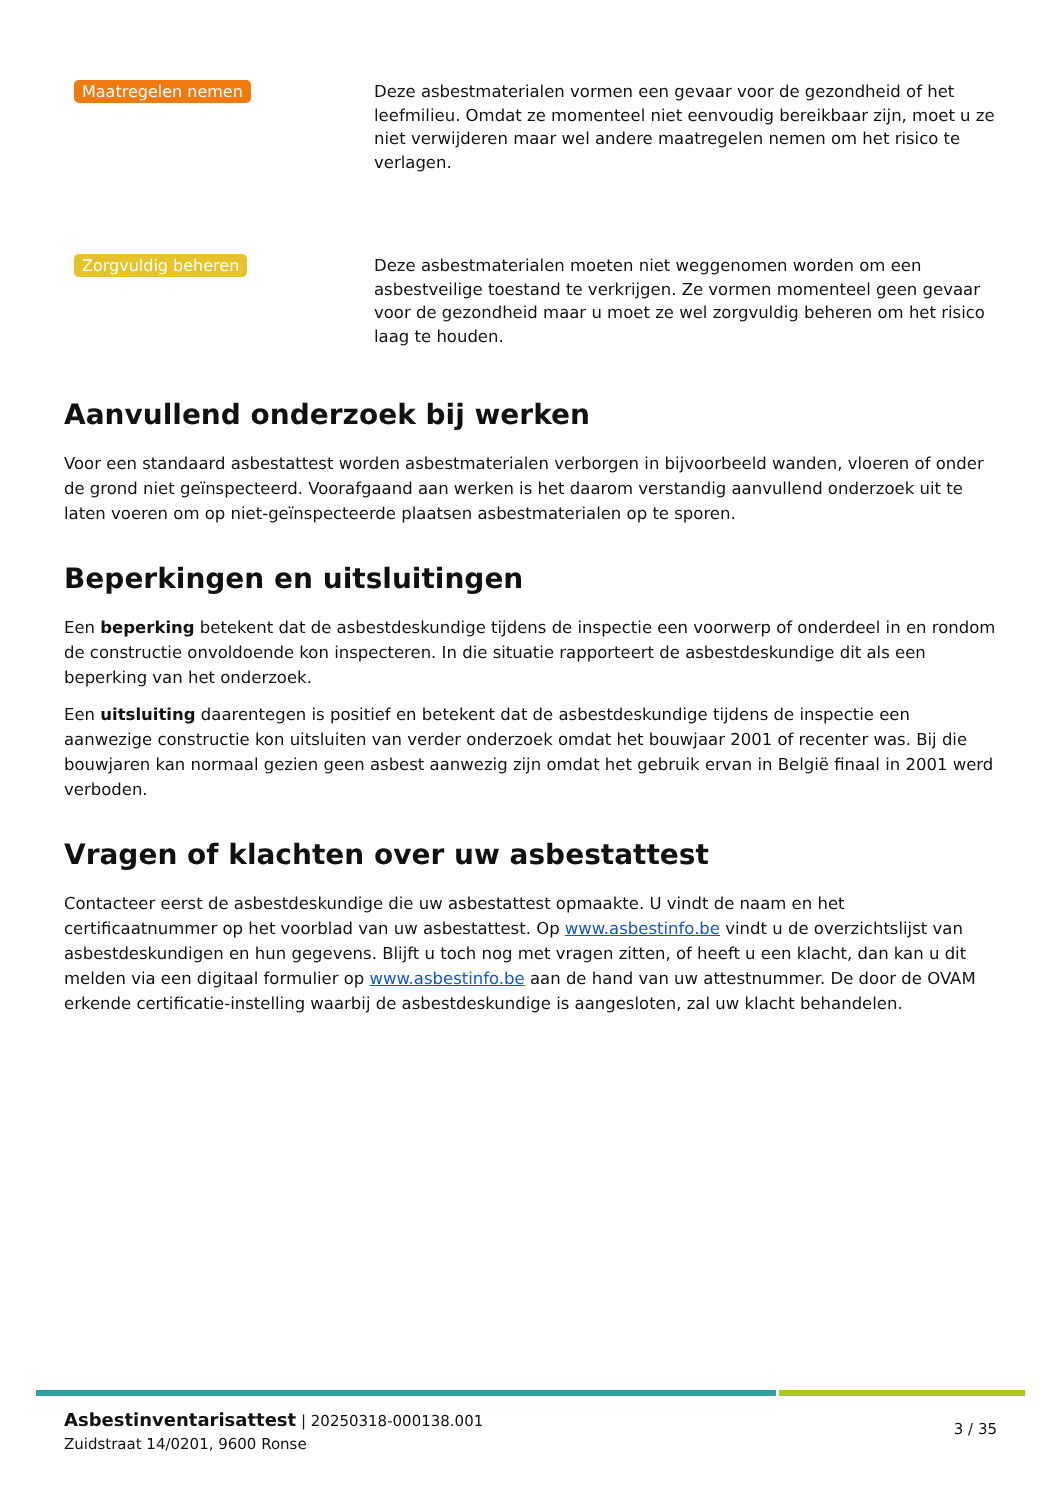Maatregelen nemen
Deze asbestmaterialen vormen een gevaar voor de gezondheid of het leefmilieu. Omdat ze momenteel niet eenvoudig bereikbaar zijn, moet u ze niet verwijderen maar wel andere maatregelen nemen om het risico te verlagen.
Zorgvuldig beheren
Deze asbestmaterialen moeten niet weggenomen worden om een asbestveilige toestand te verkrijgen. Ze vormen momenteel geen gevaar voor de gezondheid maar u moet ze wel zorgvuldig beheren om het risico laag te houden.
Aanvullend onderzoek bij werken
Voor een standaard asbestattest worden asbestmaterialen verborgen in bijvoorbeeld wanden, vloeren of onder de grond niet geïnspecteerd. Voorafgaand aan werken is het daarom verstandig aanvullend onderzoek uit te laten voeren om op niet-geïnspecteerde plaatsen asbestmaterialen op te sporen.
Beperkingen en uitsluitingen
Een beperking betekent dat de asbestdeskundige tijdens de inspectie een voorwerp of onderdeel in en rondom de constructie onvoldoende kon inspecteren. In die situatie rapporteert de asbestdeskundige dit als een beperking van het onderzoek.
Een uitsluiting daarentegen is positief en betekent dat de asbestdeskundige tijdens de inspectie een aanwezige constructie kon uitsluiten van verder onderzoek omdat het bouwjaar 2001 of recenter was. Bij die bouwjaren kan normaal gezien geen asbest aanwezig zijn omdat het gebruik ervan in België finaal in 2001 werd verboden.
Vragen of klachten over uw asbestattest
Contacteer eerst de asbestdeskundige die uw asbestattest opmaakte. U vindt de naam en het certificaatnummer op het voorblad van uw asbestattest. Op www.asbestinfo.be vindt u de overzichtslijst van asbestdeskundigen en hun gegevens. Blijft u toch nog met vragen zitten, of heeft u een klacht, dan kan u dit melden via een digitaal formulier op www.asbestinfo.be aan de hand van uw attestnummer. De door de OVAM erkende certificatie-instelling waarbij de asbestdeskundige is aangesloten, zal uw klacht behandelen.
Asbestinventarisattest | 20250318-000138.001
Zuidstraat 14/0201, 9600 Ronse
3 / 35